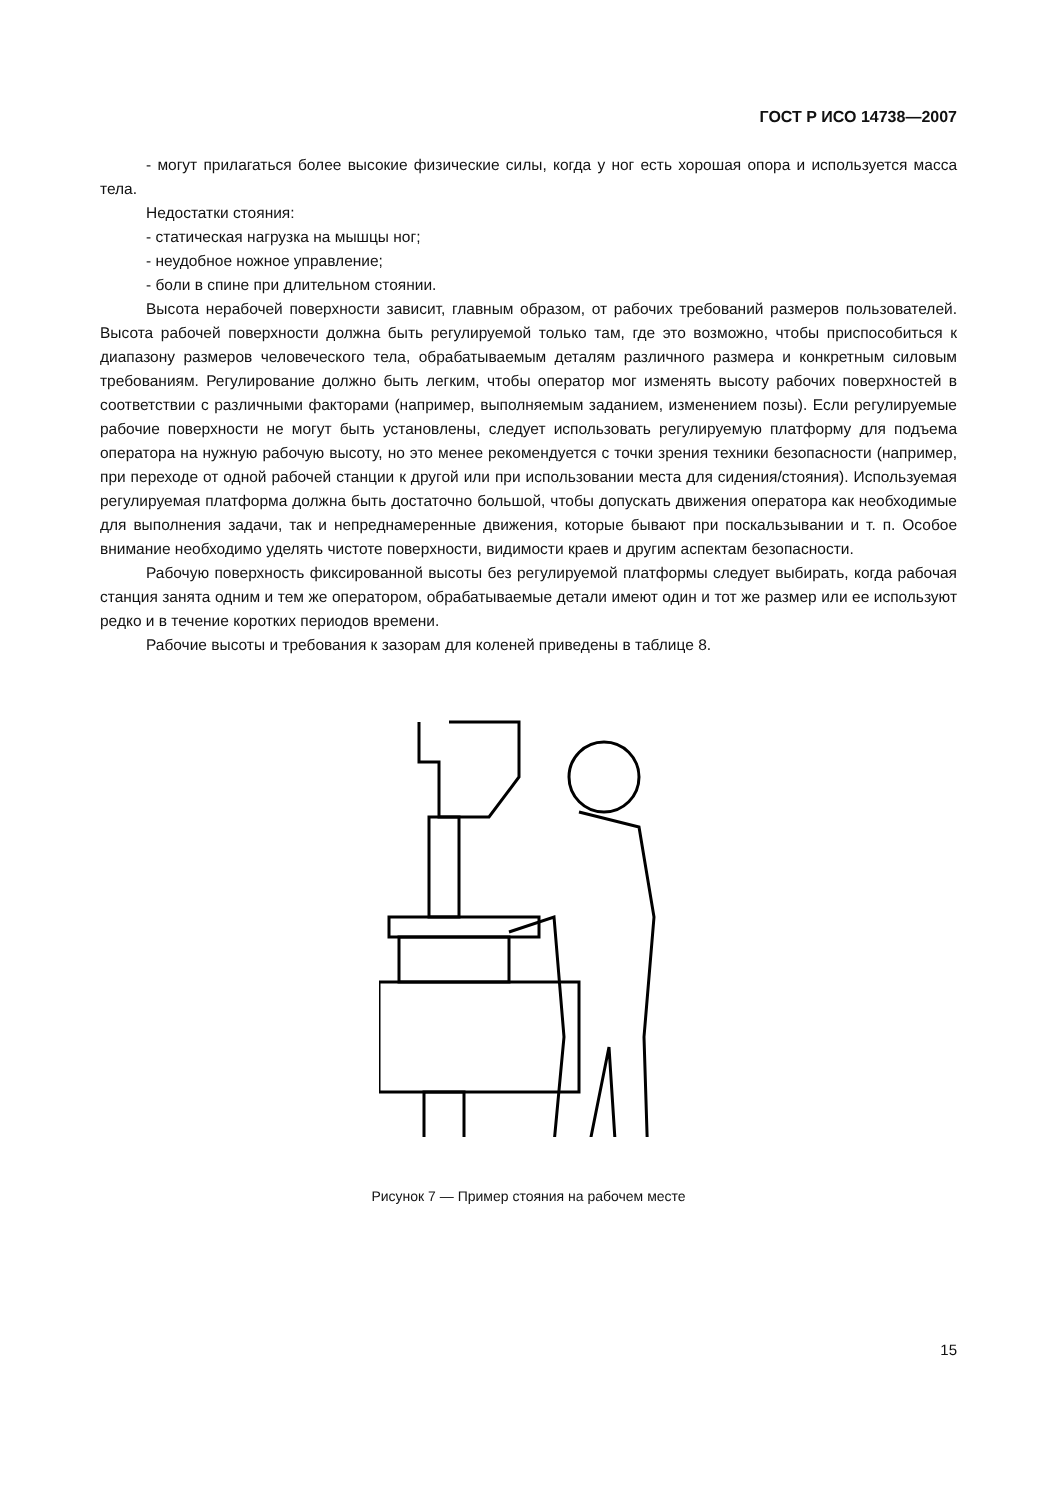ГОСТ Р ИСО 14738—2007
- могут прилагаться более высокие физические силы, когда у ног есть хорошая опора и используется масса тела.
Недостатки стояния:
- статическая нагрузка на мышцы ног;
- неудобное ножное управление;
- боли в спине при длительном стоянии.
Высота нерабочей поверхности зависит, главным образом, от рабочих требований размеров пользователей. Высота рабочей поверхности должна быть регулируемой только там, где это возможно, чтобы приспособиться к диапазону размеров человеческого тела, обрабатываемым деталям различного размера и конкретным силовым требованиям. Регулирование должно быть легким, чтобы оператор мог изменять высоту рабочих поверхностей в соответствии с различными факторами (например, выполняемым заданием, изменением позы). Если регулируемые рабочие поверхности не могут быть установлены, следует использовать регулируемую платформу для подъема оператора на нужную рабочую высоту, но это менее рекомендуется с точки зрения техники безопасности (например, при переходе от одной рабочей станции к другой или при использовании места для сидения/стояния). Используемая регулируемая платформа должна быть достаточно большой, чтобы допускать движения оператора как необходимые для выполнения задачи, так и непреднамеренные движения, которые бывают при поскальзывании и т. п. Особое внимание необходимо уделять чистоте поверхности, видимости краев и другим аспектам безопасности.
Рабочую поверхность фиксированной высоты без регулируемой платформы следует выбирать, когда рабочая станция занята одним и тем же оператором, обрабатываемые детали имеют один и тот же размер или ее используют редко и в течение коротких периодов времени.
Рабочие высоты и требования к зазорам для коленей приведены в таблице 8.
Рисунок 7 — Пример стояния на рабочем месте
15